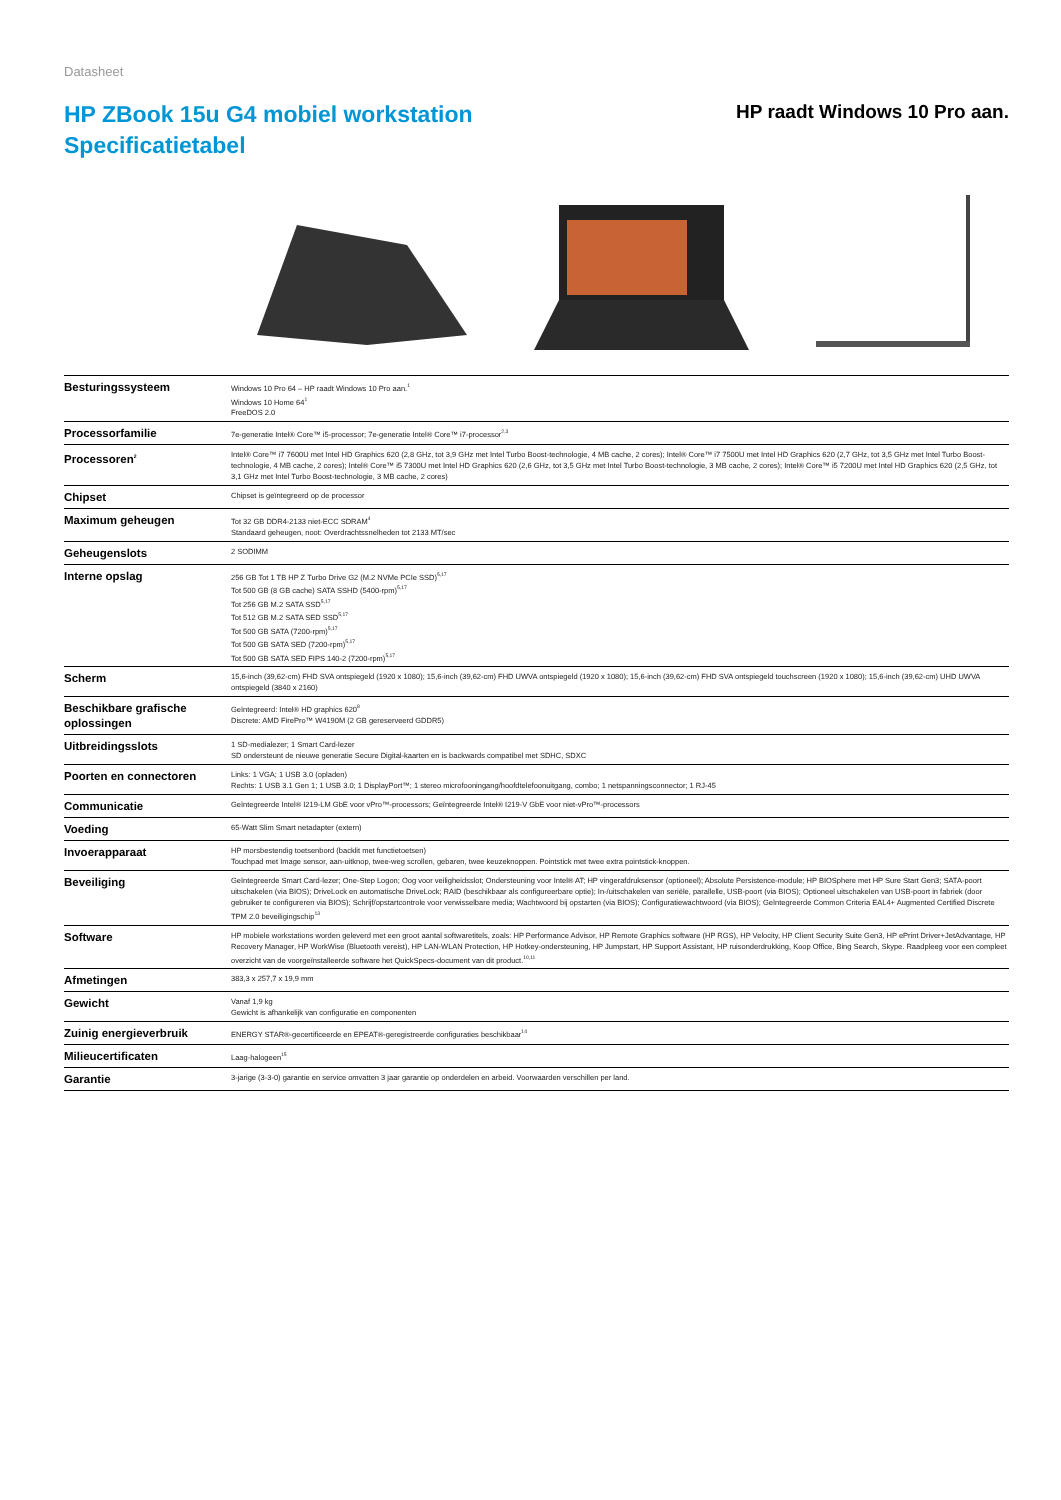Datasheet
HP ZBook 15u G4 mobiel workstation
Specificatietabel
HP raadt Windows 10 Pro aan.
| Besturingssysteem | Windows 10 Pro 64 – HP raadt Windows 10 Pro aan.<sup>1</sup> Windows 10 Home 64<sup>1</sup> FreeDOS 2.0 |
| Processorfamilie | 7e-generatie Intel® Core™ i5-processor; 7e-generatie Intel® Core™ i7-processor<sup>2,3</sup> |
| Processoren<sup>2</sup> | Intel® Core™ i7 7600U met Intel HD Graphics 620 (2,8 GHz, tot 3,9 GHz met Intel Turbo Boost-technologie, 4 MB cache, 2 cores); Intel® Core™ i7 7500U met Intel HD Graphics 620 (2,7 GHz, tot 3,5 GHz met Intel Turbo Boost-technologie, 4 MB cache, 2 cores); Intel® Core™ i5 7300U met Intel HD Graphics 620 (2,6 GHz, tot 3,5 GHz met Intel Turbo Boost-technologie, 3 MB cache, 2 cores); Intel® Core™ i5 7200U met Intel HD Graphics 620 (2,5 GHz, tot 3,1 GHz met Intel Turbo Boost-technologie, 3 MB cache, 2 cores) |
| Chipset | Chipset is geïntegreerd op de processor |
| Maximum geheugen | Tot 32 GB DDR4-2133 niet-ECC SDRAM<sup>4</sup> Standaard geheugen, noot: Overdrachtssnelheden tot 2133 MT/sec |
| Geheugenslots | 2 SODIMM |
| Interne opslag | 256 GB Tot 1 TB HP Z Turbo Drive G2 (M.2 NVMe PCIe SSD)<sup>5,17</sup> Tot 500 GB (8 GB cache) SATA SSHD (5400-rpm)<sup>5,17</sup> Tot 256 GB M.2 SATA SSD<sup>5,17</sup> Tot 512 GB M.2 SATA SED SSD<sup>5,17</sup> Tot 500 GB SATA (7200-rpm)<sup>5,17</sup> Tot 500 GB SATA SED (7200-rpm)<sup>5,17</sup> Tot 500 GB SATA SED FIPS 140-2 (7200-rpm)<sup>5,17</sup> |
| Scherm | 15,6-inch (39,62-cm) FHD SVA ontspiegeld (1920 x 1080); 15,6-inch (39,62-cm) FHD UWVA ontspiegeld (1920 x 1080); 15,6-inch (39,62-cm) FHD SVA ontspiegeld touchscreen (1920 x 1080); 15,6-inch (39,62-cm) UHD UWVA ontspiegeld (3840 x 2160) |
| Beschikbare grafische oplossingen | Geïntegreerd: Intel® HD graphics 620<sup>8</sup> Discrete: AMD FirePro™ W4190M (2 GB gereserveerd GDDR5) |
| Uitbreidingsslots | 1 SD-medialezer; 1 Smart Card-lezer SD ondersteunt de nieuwe generatie Secure Digital-kaarten en is backwards compatibel met SDHC, SDXC |
| Poorten en connectoren | Links: 1 VGA; 1 USB 3.0 (opladen) Rechts: 1 USB 3.1 Gen 1; 1 USB 3.0; 1 DisplayPort™; 1 stereo microfooningang/hoofdtelefoonuitgang, combo; 1 netspanningsconnector; 1 RJ-45 |
| Communicatie | Geïntegreerde Intel® I219-LM GbE voor vPro™-processors; Geïntegreerde Intel® I219-V GbE voor niet-vPro™-processors |
| Voeding | 65-Watt Slim Smart netadapter (extern) |
| Invoerapparaat | HP morsbestendig toetsenbord (backlit met functietoetsen) Touchpad met Image sensor, aan-uitknop, twee-weg scrollen, gebaren, twee keuzeknoppen. Pointstick met twee extra pointstick-knoppen. |
| Beveiliging | Geïntegreerde Smart Card-lezer; One-Step Logon; Oog voor veiligheidsslot; Ondersteuning voor Intel® AT; HP vingerafdruksensor (optioneel); Absolute Persistence-module; HP BIOSphere met HP Sure Start Gen3; SATA-poort uitschakelen (via BIOS); DriveLock en automatische DriveLock; RAID (beschikbaar als configureerbare optie); In-/uitschakelen van seriële, parallelle, USB-poort (via BIOS); Optioneel uitschakelen van USB-poort in fabriek (door gebruiker te configureren via BIOS); Schrijf/opstartcontrole voor verwisselbare media; Wachtwoord bij opstarten (via BIOS); Configuratiewachtwoord (via BIOS); Geïntegreerde Common Criteria EAL4+ Augmented Certified Discrete TPM 2.0 beveiligingschip<sup>13</sup> |
| Software | HP mobiele workstations worden geleverd met een groot aantal softwaretitels, zoals: HP Performance Advisor, HP Remote Graphics software (HP RGS), HP Velocity, HP Client Security Suite Gen3, HP ePrint Driver+JetAdvantage, HP Recovery Manager, HP WorkWise (Bluetooth vereist), HP LAN-WLAN Protection, HP Hotkey-ondersteuning, HP Jumpstart, HP Support Assistant, HP ruisonderdrukking, Koop Office, Bing Search, Skype. Raadpleeg voor een compleet overzicht van de voorgeïnstalleerde software het QuickSpecs-document van dit product.<sup>10,11</sup> |
| Afmetingen | 383,3 x 257,7 x 19,9 mm |
| Gewicht | Vanaf 1,9 kg Gewicht is afhankelijk van configuratie en componenten |
| Zuinig energieverbruik | ENERGY STAR®-gecertificeerde en EPEAT®-geregistreerde configuraties beschikbaar<sup>14</sup> |
| Milieucertificaten | Laag-halogeen<sup>15</sup> |
| Garantie | 3-jarige (3-3-0) garantie en service omvatten 3 jaar garantie op onderdelen en arbeid. Voorwaarden verschillen per land. |